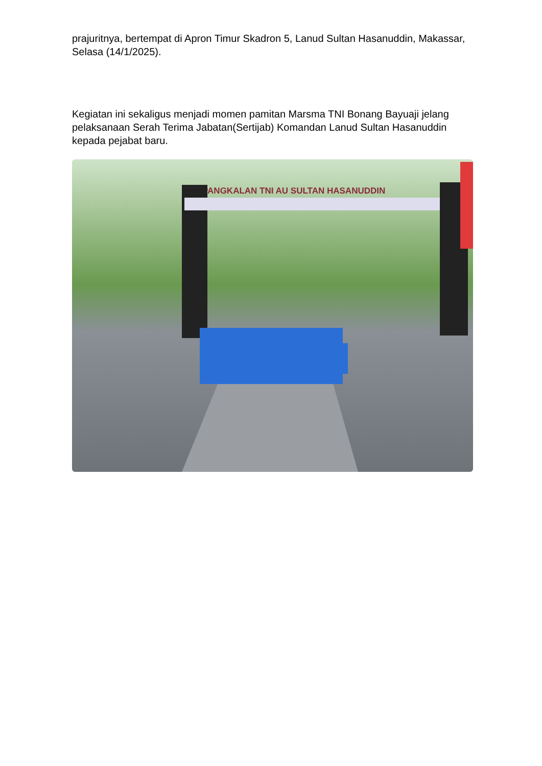prajuritnya, bertempat di Apron Timur Skadron 5, Lanud Sultan Hasanuddin, Makassar, Selasa (14/1/2025).
Kegiatan ini sekaligus menjadi momen pamitan Marsma TNI Bonang Bayuaji jelang pelaksanaan Serah Terima Jabatan(Sertijab) Komandan Lanud Sultan Hasanuddin kepada pejabat baru.
PANGKALAN TNI AU SULTAN HASANUDDIN